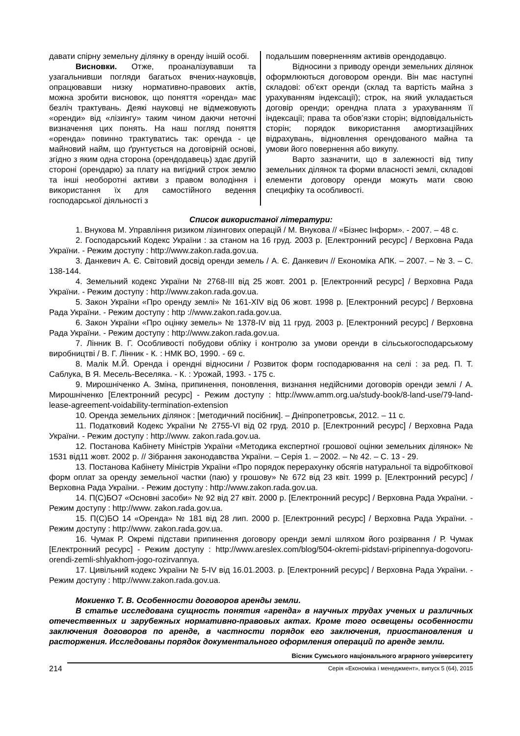давати спірну земельну ділянку в оренду іншій особі.
Висновки. Отже, проаналізувавши та узагальнивши погляди багатьох вчених-науковців, опрацювавши низку нормативно-правових актів, можна зробити висновок, що поняття «оренда» має безліч трактувань. Деякі науковці не відмежовують «оренди» від «лізингу» таким чином даючи неточні визначення цих понять. На наш погляд поняття «оренда» повинно трактуватись так: оренда - це майновий найм, що ґрунтується на договірній основі, згідно з яким одна сторона (орендодавець) здає другій стороні (орендарю) за плату на вигідний строк землю та інші необоротні активи з правом володіння і використання їх для самостійного ведення господарської діяльності з
подальшим поверненням активів орендодавцю.
Відносини з приводу оренди земельних ділянок оформлюються договором оренди. Він має наступні складові: об’єкт оренди (склад та вартість майна з урахуванням індексації); строк, на який укладається договір оренди; орендна плата з урахуванням її індексації; права та обов’язки сторін; відповідальність сторін; порядок використання амортизаційних відрахувань, відновлення орендованого майна та умови його повернення або викупу.
Варто зазначити, що в залежності від типу земельних ділянок та форми власності землі, складові елементи договору оренди можуть мати свою специфіку та особливості.
Список використаної літератури:
1. Внукова М. Управління ризиком лізингових операцій / М. Внукова // «Бізнес Інформ». - 2007. – 48 с.
2. Господарський Кодекс України : за станом на 16 груд. 2003 р. [Електронний ресурс] / Верховна Рада України. - Режим доступу : http://www.zakon.rada.gov.ua.
3. Данкевич А. Є. Світовий досвід оренди земель / А. Є. Данкевич // Економіка АПК. – 2007. – № 3. – С. 138-144.
4. Земельний кодекс України № 2768-ІІІ від 25 жовт. 2001 р. [Електронний ресурс] / Верховна Рада України. - Режим доступу : http://www.zakon.rada.gov.ua.
5. Закон України «Про оренду землі» № 161-XIV від 06 жовт. 1998 р. [Електронний ресурс] / Верховна Рада України. - Режим доступу : http ://www.zakon.rada.gov.ua.
6. Закон України «Про оцінку земель» № 1378-IV від 11 груд. 2003 р. [Електронний ресурс] / Верховна Рада України. - Режим доступу : http://www.zakon.rada.gov.ua.
7. Лінник В. Г. Особливості побудови обліку і контролю за умови оренди в сільськогосподарському виробництві / В. Г. Лінник - К. : НМК ВО, 1990. - 69 с.
8. Малік М.Й. Оренда і орендні відносини / Розвиток форм господарювання на селі : за ред. П. Т. Саблука, В Я. Месель-Веселяка. - К. : Урожай, 1993. - 175 с.
9. Мирошніченко А. Зміна, припинення, поновлення, визнання недійсними договорів оренди землі / А. Мирошніченко [Електронний ресурс] - Режим доступу : http://www.amm.org.ua/study-book/8-land-use/79-land-lease-agreement-voidability-termination-extension
10. Оренда земельних ділянок : [методичний посібник]. – Дніпропетровськ, 2012. – 11 с.
11. Податковий Кодекс України № 2755-VI від 02 груд. 2010 р. [Електронний ресурс] / Верховна Рада України. - Режим доступу : http://www. zakon.rada.gov.ua.
12. Постанова Кабінету Міністрів України «Методика експертної грошової оцінки земельних ділянок» № 1531 від11 жовт. 2002 р. // Зібрання законодавства України. – Серія 1. – 2002. – № 42. – С. 13 - 29.
13. Постанова Кабінету Міністрів України «Про порядок перерахунку обсягів натуральної та відробіткової форм оплат за оренду земельної частки (паю) у грошову» № 672 від 23 квіт. 1999 р. [Електронний ресурс] / Верховна Рада України. - Режим доступу : http://www.zakon.rada.gov.ua.
14. П(С)БО7 «Основні засоби» № 92 від 27 квіт. 2000 р. [Електронний ресурс] / Верховна Рада України. - Режим доступу : http://www. zakon.rada.gov.ua.
15. П(С)БО 14 «Оренда» № 181 від 28 лип. 2000 р. [Електронний ресурс] / Верховна Рада України. - Режим доступу : http://www. zakon.rada.gov.ua.
16. Чумак Р. Окремі підстави припинення договору оренди землі шляхом його розірвання / Р. Чумак [Електронний ресурс] - Режим доступу : http://www.areslex.com/blog/504-okremi-pidstavi-pripinennya-dogovoru-orendi-zemli-shlyakhom-jogo-rozirvannya.
17. Цивільний кодекс України № 5-IV від 16.01.2003. р. [Електронний ресурс] / Верховна Рада України. - Режим доступу : http://www.zakon.rada.gov.ua.
Мокиенко Т. В. Особенности договоров аренды земли.
В статье исследована сущность понятия «аренда» в научных трудах ученых и различных отечественных и зарубежных нормативно-правовых актах. Кроме того освещены особенности заключения договоров по аренде, в частности порядок его заключения, приостановления и расторжения. Исследованы порядок документального оформления операций по аренде земли.
214
Вісник Сумського національного аграрного університету
Серія «Економіка і менеджмент», випуск 5 (64), 2015